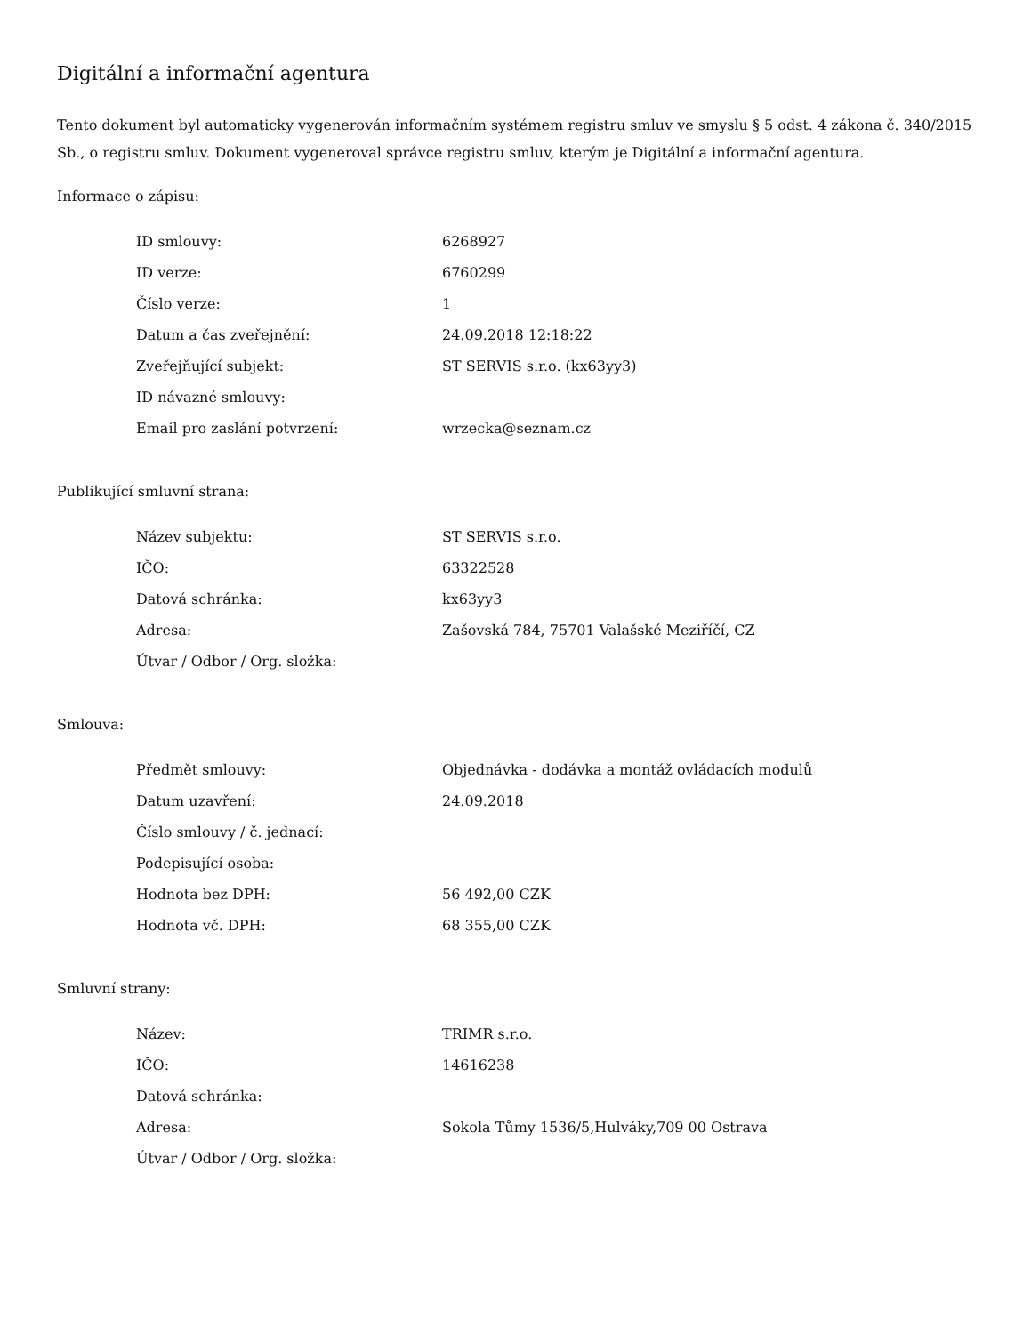Digitální a informační agentura
Tento dokument byl automaticky vygenerován informačním systémem registru smluv ve smyslu § 5 odst. 4 zákona č. 340/2015 Sb., o registru smluv. Dokument vygeneroval správce registru smluv, kterým je Digitální a informační agentura.
Informace o zápisu:
| ID smlouvy: | 6268927 |
| ID verze: | 6760299 |
| Číslo verze: | 1 |
| Datum a čas zveřejnění: | 24.09.2018 12:18:22 |
| Zveřejňující subjekt: | ST SERVIS s.r.o. (kx63yy3) |
| ID návazné smlouvy: | |
| Email pro zaslání potvrzení: | wrzecka@seznam.cz |
Publikující smluvní strana:
| Název subjektu: | ST SERVIS s.r.o. |
| IČO: | 63322528 |
| Datová schránka: | kx63yy3 |
| Adresa: | Zašovská 784, 75701 Valašské Meziříčí, CZ |
| Útvar / Odbor / Org. složka: | |
Smlouva:
| Předmět smlouvy: | Objednávka - dodávka a montáž ovládacích modulů |
| Datum uzavření: | 24.09.2018 |
| Číslo smlouvy / č. jednací: | |
| Podepisující osoba: | |
| Hodnota bez DPH: | 56 492,00 CZK |
| Hodnota vč. DPH: | 68 355,00 CZK |
Smluvní strany:
| Název: | TRIMR s.r.o. |
| IČO: | 14616238 |
| Datová schránka: | |
| Adresa: | Sokola Tůmy 1536/5,Hulváky,709 00 Ostrava |
| Útvar / Odbor / Org. složka: | |